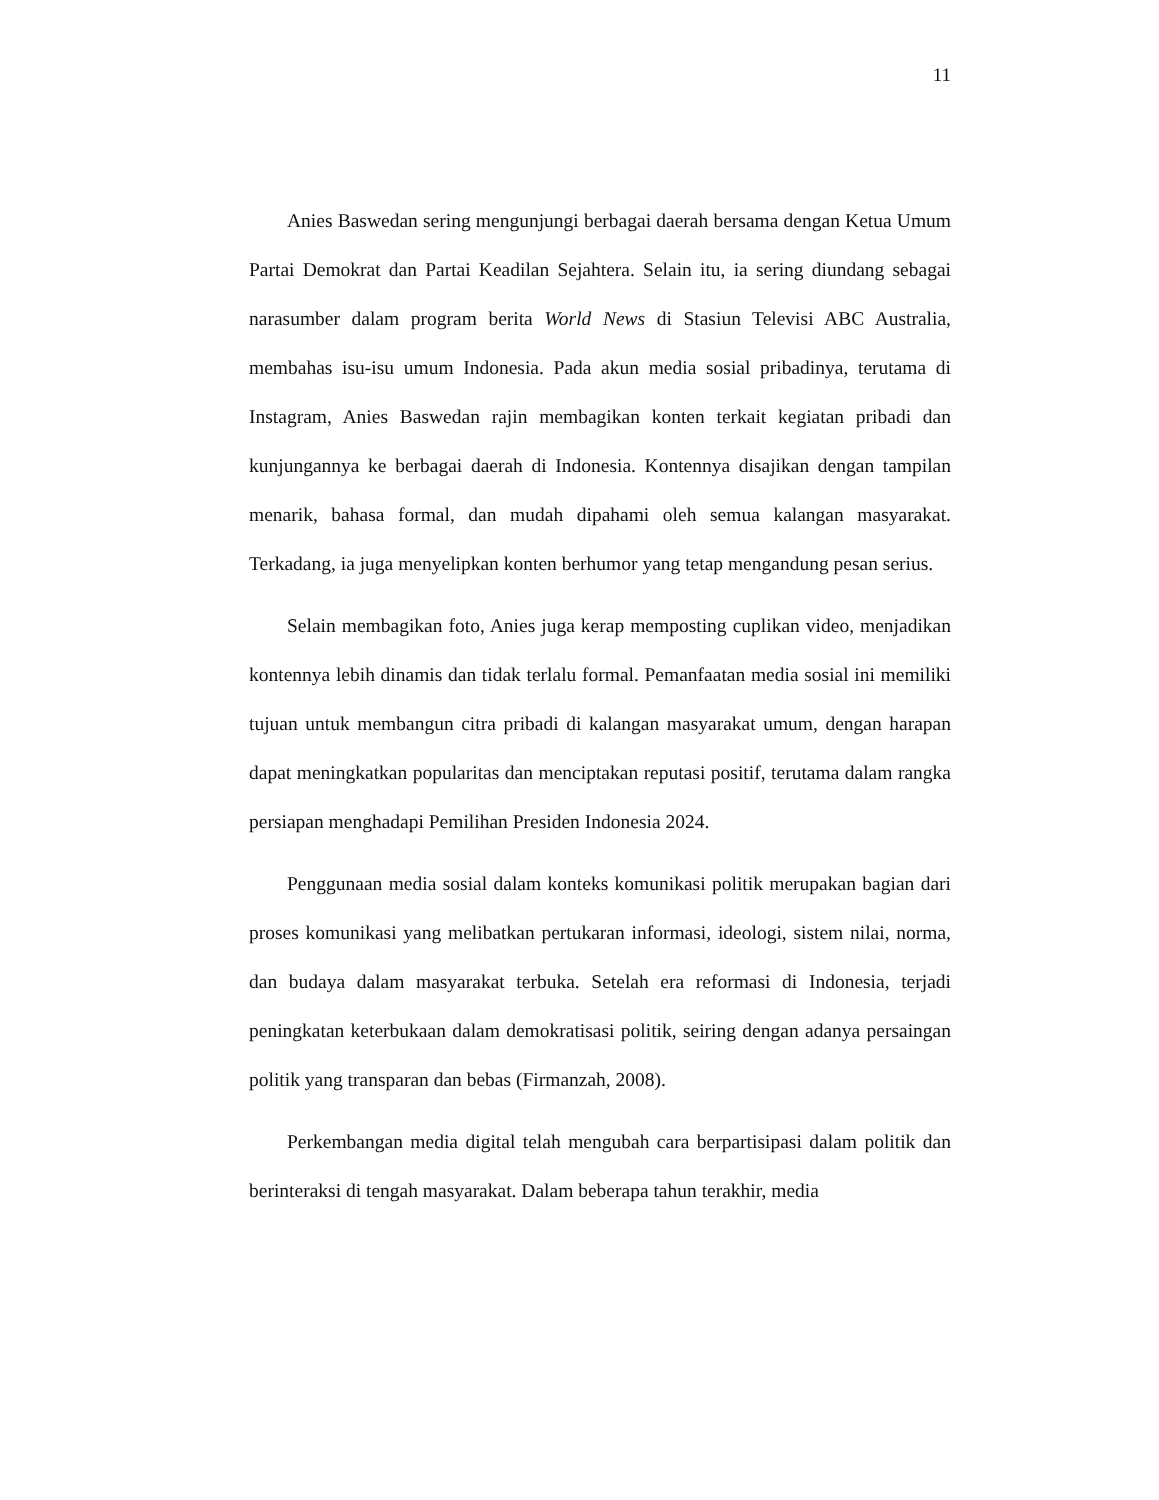11
Anies Baswedan sering mengunjungi berbagai daerah bersama dengan Ketua Umum Partai Demokrat dan Partai Keadilan Sejahtera. Selain itu, ia sering diundang sebagai narasumber dalam program berita World News di Stasiun Televisi ABC Australia, membahas isu-isu umum Indonesia. Pada akun media sosial pribadinya, terutama di Instagram, Anies Baswedan rajin membagikan konten terkait kegiatan pribadi dan kunjungannya ke berbagai daerah di Indonesia. Kontennya disajikan dengan tampilan menarik, bahasa formal, dan mudah dipahami oleh semua kalangan masyarakat. Terkadang, ia juga menyelipkan konten berhumor yang tetap mengandung pesan serius.
Selain membagikan foto, Anies juga kerap memposting cuplikan video, menjadikan kontennya lebih dinamis dan tidak terlalu formal. Pemanfaatan media sosial ini memiliki tujuan untuk membangun citra pribadi di kalangan masyarakat umum, dengan harapan dapat meningkatkan popularitas dan menciptakan reputasi positif, terutama dalam rangka persiapan menghadapi Pemilihan Presiden Indonesia 2024.
Penggunaan media sosial dalam konteks komunikasi politik merupakan bagian dari proses komunikasi yang melibatkan pertukaran informasi, ideologi, sistem nilai, norma, dan budaya dalam masyarakat terbuka. Setelah era reformasi di Indonesia, terjadi peningkatan keterbukaan dalam demokratisasi politik, seiring dengan adanya persaingan politik yang transparan dan bebas (Firmanzah, 2008).
Perkembangan media digital telah mengubah cara berpartisipasi dalam politik dan berinteraksi di tengah masyarakat. Dalam beberapa tahun terakhir, media